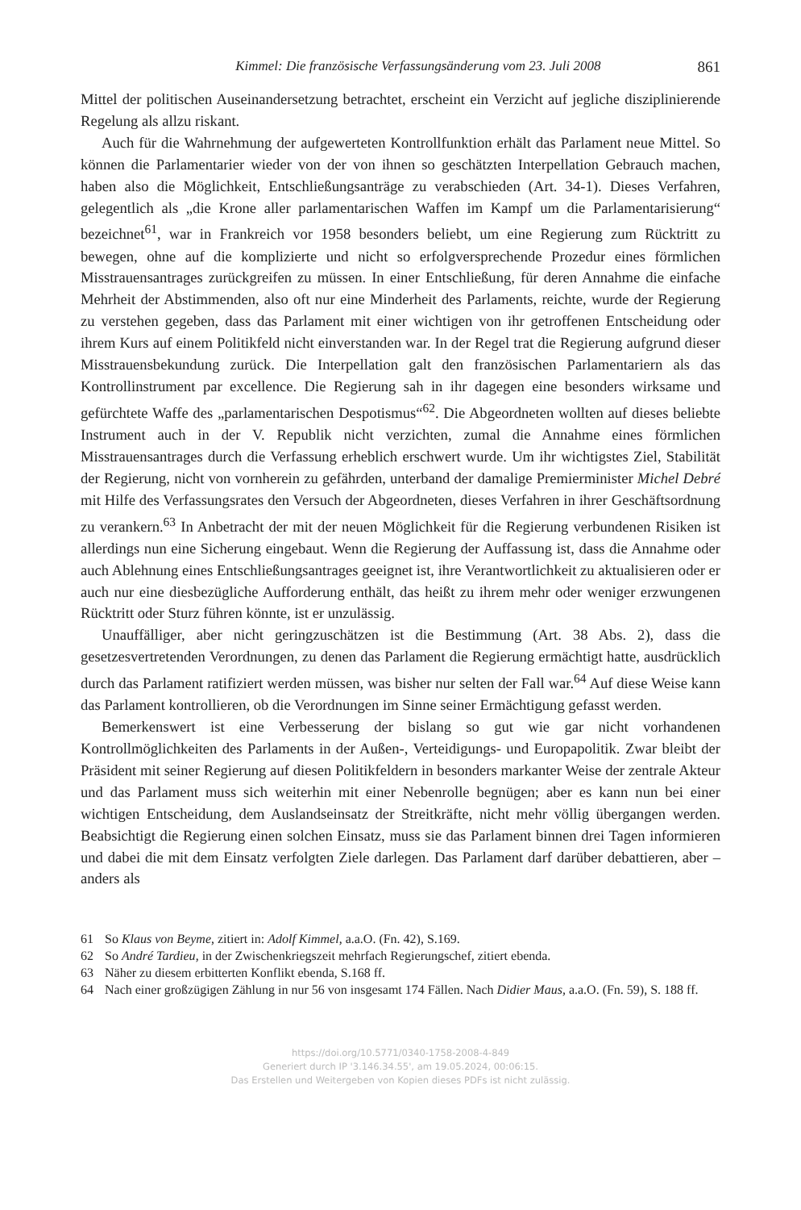Kimmel: Die französische Verfassungsänderung vom 23. Juli 2008 861
Mittel der politischen Auseinandersetzung betrachtet, erscheint ein Verzicht auf jegliche disziplinierende Regelung als allzu riskant.
Auch für die Wahrnehmung der aufgewerteten Kontrollfunktion erhält das Parlament neue Mittel. So können die Parlamentarier wieder von der von ihnen so geschätzten Interpellation Gebrauch machen, haben also die Möglichkeit, Entschließungsanträge zu verabschieden (Art. 34-1). Dieses Verfahren, gelegentlich als „die Krone aller parlamentarischen Waffen im Kampf um die Parlamentarisierung“ bezeichnet<sup>61</sup>, war in Frankreich vor 1958 besonders beliebt, um eine Regierung zum Rücktritt zu bewegen, ohne auf die komplizierte und nicht so erfolgversprechende Prozedur eines förmlichen Misstrauensantrages zurückgreifen zu müssen. In einer Entschließung, für deren Annahme die einfache Mehrheit der Abstimmenden, also oft nur eine Minderheit des Parlaments, reichte, wurde der Regierung zu verstehen gegeben, dass das Parlament mit einer wichtigen von ihr getroffenen Entscheidung oder ihrem Kurs auf einem Politikfeld nicht einverstanden war. In der Regel trat die Regierung aufgrund dieser Misstrauensbekundung zurück. Die Interpellation galt den französischen Parlamentariern als das Kontrollinstrument par excellence. Die Regierung sah in ihr dagegen eine besonders wirksame und gefürchtete Waffe des „parlamentarischen Despotismus“<sup>62</sup>. Die Abgeordneten wollten auf dieses beliebte Instrument auch in der V. Republik nicht verzichten, zumal die Annahme eines förmlichen Misstrauensantrages durch die Verfassung erheblich erschwert wurde. Um ihr wichtigstes Ziel, Stabilität der Regierung, nicht von vornherein zu gefährden, unterband der damalige Premierminister Michel Debré mit Hilfe des Verfassungsrates den Versuch der Abgeordneten, dieses Verfahren in ihrer Geschäftsordnung zu verankern.<sup>63</sup> In Anbetracht der mit der neuen Möglichkeit für die Regierung verbundenen Risiken ist allerdings nun eine Sicherung eingebaut. Wenn die Regierung der Auffassung ist, dass die Annahme oder auch Ablehnung eines Entschließungsantrages geeignet ist, ihre Verantwortlichkeit zu aktualisieren oder er auch nur eine diesbezügliche Aufforderung enthält, das heißt zu ihrem mehr oder weniger erzwungenen Rücktritt oder Sturz führen könnte, ist er unzulässig.
Unauffälliger, aber nicht geringzuschätzen ist die Bestimmung (Art. 38 Abs. 2), dass die gesetzesvertretenden Verordnungen, zu denen das Parlament die Regierung ermächtigt hatte, ausdrücklich durch das Parlament ratifiziert werden müssen, was bisher nur selten der Fall war.<sup>64</sup> Auf diese Weise kann das Parlament kontrollieren, ob die Verordnungen im Sinne seiner Ermächtigung gefasst werden.
Bemerkenswert ist eine Verbesserung der bislang so gut wie gar nicht vorhandenen Kontrollmöglichkeiten des Parlaments in der Außen-, Verteidigungs- und Europapolitik. Zwar bleibt der Präsident mit seiner Regierung auf diesen Politikfeldern in besonders markanter Weise der zentrale Akteur und das Parlament muss sich weiterhin mit einer Nebenrolle begnügen; aber es kann nun bei einer wichtigen Entscheidung, dem Auslandseinsatz der Streitkräfte, nicht mehr völlig übergangen werden. Beabsichtigt die Regierung einen solchen Einsatz, muss sie das Parlament binnen drei Tagen informieren und dabei die mit dem Einsatz verfolgten Ziele darlegen. Das Parlament darf darüber debattieren, aber – anders als
61 So Klaus von Beyme, zitiert in: Adolf Kimmel, a.a.O. (Fn. 42), S.169.
62 So André Tardieu, in der Zwischenkriegszeit mehrfach Regierungschef, zitiert ebenda.
63 Näher zu diesem erbitterten Konflikt ebenda, S.168 ff.
64 Nach einer großzügigen Zählung in nur 56 von insgesamt 174 Fällen. Nach Didier Maus, a.a.O. (Fn. 59), S. 188 ff.
https://doi.org/10.5771/0340-1758-2008-4-849
Generiert durch IP '3.146.34.55', am 19.05.2024, 00:06:15.
Das Erstellen und Weitergeben von Kopien dieses PDFs ist nicht zulässig.